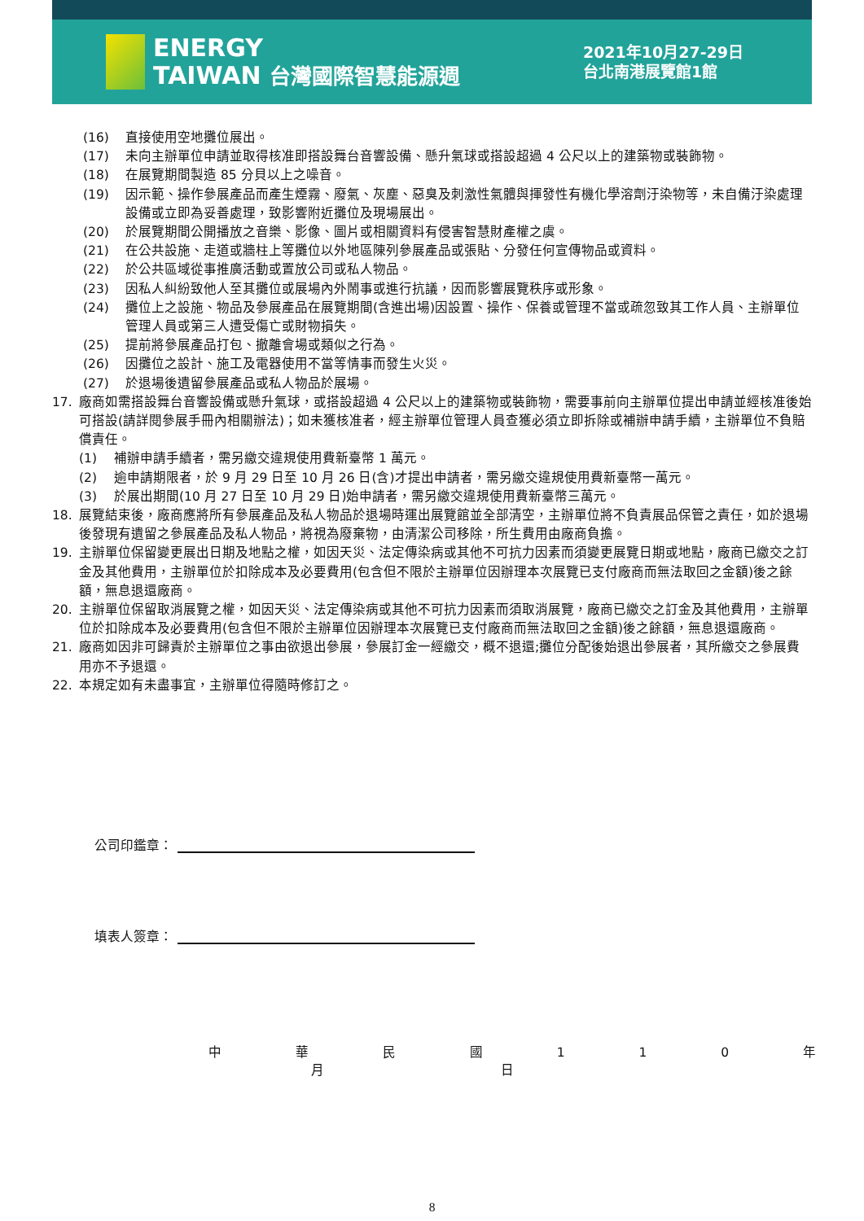ENERGY
TAIWAN 台灣國際智慧能源週
2021年10月27-29日
台北南港展覽館1館
(16) 直接使用空地攤位展出。
(17) 未向主辦單位申請並取得核准即搭設舞台音響設備、懸升氣球或搭設超過 4 公尺以上的建築物或裝飾物。
(18) 在展覽期間製造 85 分貝以上之噪音。
(19) 因示範、操作參展產品而產生煙霧、廢氣、灰塵、惡臭及刺激性氣體與揮發性有機化學溶劑汙染物等，未自備汙染處理設備或立即為妥善處理，致影響附近攤位及現場展出。
(20) 於展覽期間公開播放之音樂、影像、圖片或相關資料有侵害智慧財產權之虞。
(21) 在公共設施、走道或牆柱上等攤位以外地區陳列參展產品或張貼、分發任何宣傳物品或資料。
(22) 於公共區域從事推廣活動或置放公司或私人物品。
(23) 因私人糾紛致他人至其攤位或展場內外鬧事或進行抗議，因而影響展覽秩序或形象。
(24) 攤位上之設施、物品及參展產品在展覽期間(含進出場)因設置、操作、保養或管理不當或疏忽致其工作人員、主辦單位管理人員或第三人遭受傷亡或財物損失。
(25) 提前將參展產品打包、撤離會場或類似之行為。
(26) 因攤位之設計、施工及電器使用不當等情事而發生火災。
(27) 於退場後遺留參展產品或私人物品於展場。
17. 廠商如需搭設舞台音響設備或懸升氣球，或搭設超過 4 公尺以上的建築物或裝飾物，需要事前向主辦單位提出申請並經核准後始可搭設(請詳閱參展手冊內相關辦法)；如未獲核准者，經主辦單位管理人員查獲必須立即拆除或補辦申請手續，主辦單位不負賠償責任。
(1) 補辦申請手續者，需另繳交違規使用費新臺幣 1 萬元。
(2) 逾申請期限者，於 9 月 29 日至 10 月 26 日(含)才提出申請者，需另繳交違規使用費新臺幣一萬元。
(3) 於展出期間(10 月 27 日至 10 月 29 日)始申請者，需另繳交違規使用費新臺幣三萬元。
18. 展覽結束後，廠商應將所有參展產品及私人物品於退場時運出展覽館並全部清空，主辦單位將不負責展品保管之責任，如於退場後發現有遺留之參展產品及私人物品，將視為廢棄物，由清潔公司移除，所生費用由廠商負擔。
19. 主辦單位保留變更展出日期及地點之權，如因天災、法定傳染病或其他不可抗力因素而須變更展覽日期或地點，廠商已繳交之訂金及其他費用，主辦單位於扣除成本及必要費用(包含但不限於主辦單位因辦理本次展覽已支付廠商而無法取回之金額)後之餘額，無息退還廠商。
20. 主辦單位保留取消展覽之權，如因天災、法定傳染病或其他不可抗力因素而須取消展覽，廠商已繳交之訂金及其他費用，主辦單位於扣除成本及必要費用(包含但不限於主辦單位因辦理本次展覽已支付廠商而無法取回之金額)後之餘額，無息退還廠商。
21. 廠商如因非可歸責於主辦單位之事由欲退出參展，參展訂金一經繳交，概不退還;攤位分配後始退出參展者，其所繳交之參展費用亦不予退還。
22. 本規定如有未盡事宜，主辦單位得隨時修訂之。
公司印鑑章：
填表人簽章：
中 華 民 國 1 1 0 年 月 日
8